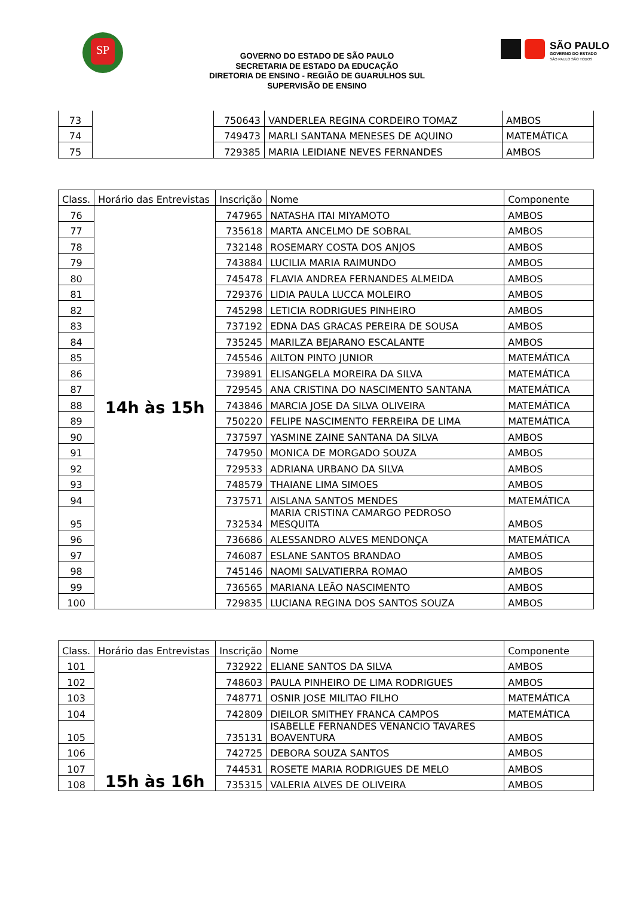SP
SÃO PAULO
GOVERNO DO ESTADO
SÃO PAULO SÃO TODOS
GOVERNO DO ESTADO DE SÃO PAULO
SECRETARIA DE ESTADO DA EDUCAÇÃO
DIRETORIA DE ENSINO - REGIÃO DE GUARULHOS SUL
SUPERVISÃO DE ENSINO
| 73 | | 750643 | VANDERLEA REGINA CORDEIRO TOMAZ | AMBOS |
| 74 | | 749473 | MARLI SANTANA MENESES DE AQUINO | MATEMÁTICA |
| 75 | | 729385 | MARIA LEIDIANE NEVES FERNANDES | AMBOS |
| Class. | Horário das Entrevistas | Inscrição | Nome | Componente |
| --- | --- | --- | --- | --- |
| 76 | 14h às 15h | 747965 | NATASHA ITAI MIYAMOTO | AMBOS |
| 77 | | 735618 | MARTA ANCELMO DE SOBRAL | AMBOS |
| 78 | | 732148 | ROSEMARY COSTA DOS ANJOS | AMBOS |
| 79 | | 743884 | LUCILIA MARIA RAIMUNDO | AMBOS |
| 80 | | 745478 | FLAVIA ANDREA FERNANDES ALMEIDA | AMBOS |
| 81 | | 729376 | LIDIA PAULA LUCCA MOLEIRO | AMBOS |
| 82 | | 745298 | LETICIA RODRIGUES PINHEIRO | AMBOS |
| 83 | | 737192 | EDNA DAS GRACAS PEREIRA DE SOUSA | AMBOS |
| 84 | | 735245 | MARILZA BEJARANO ESCALANTE | AMBOS |
| 85 | | 745546 | AILTON PINTO JUNIOR | MATEMÁTICA |
| 86 | | 739891 | ELISANGELA MOREIRA DA SILVA | MATEMÁTICA |
| 87 | | 729545 | ANA CRISTINA DO NASCIMENTO SANTANA | MATEMÁTICA |
| 88 | | 743846 | MARCIA JOSE DA SILVA OLIVEIRA | MATEMÁTICA |
| 89 | | 750220 | FELIPE NASCIMENTO FERREIRA DE LIMA | MATEMÁTICA |
| 90 | | 737597 | YASMINE ZAINE SANTANA DA SILVA | AMBOS |
| 91 | | 747950 | MONICA DE MORGADO SOUZA | AMBOS |
| 92 | | 729533 | ADRIANA URBANO DA SILVA | AMBOS |
| 93 | | 748579 | THAIANE LIMA SIMOES | AMBOS |
| 94 | | 737571 | AISLANA SANTOS MENDES | MATEMÁTICA |
| 95 | | 732534 | MARIA CRISTINA CAMARGO PEDROSO MESQUITA | AMBOS |
| 96 | | 736686 | ALESSANDRO ALVES MENDONÇA | MATEMÁTICA |
| 97 | | 746087 | ESLANE SANTOS BRANDAO | AMBOS |
| 98 | | 745146 | NAOMI SALVATIERRA ROMAO | AMBOS |
| 99 | | 736565 | MARIANA LEÃO NASCIMENTO | AMBOS |
| 100 | | 729835 | LUCIANA REGINA DOS SANTOS SOUZA | AMBOS |
| Class. | Horário das Entrevistas | Inscrição | Nome | Componente |
| --- | --- | --- | --- | --- |
| 101 | 15h às 16h | 732922 | ELIANE SANTOS DA SILVA | AMBOS |
| 102 | | 748603 | PAULA PINHEIRO DE LIMA RODRIGUES | AMBOS |
| 103 | | 748771 | OSNIR JOSE MILITAO FILHO | MATEMÁTICA |
| 104 | | 742809 | DIEILOR SMITHEY FRANCA CAMPOS | MATEMÁTICA |
| 105 | | 735131 | ISABELLE FERNANDES VENANCIO TAVARES BOAVENTURA | AMBOS |
| 106 | | 742725 | DEBORA SOUZA SANTOS | AMBOS |
| 107 | | 744531 | ROSETE MARIA RODRIGUES DE MELO | AMBOS |
| 108 | | 735315 | VALERIA ALVES DE OLIVEIRA | AMBOS |